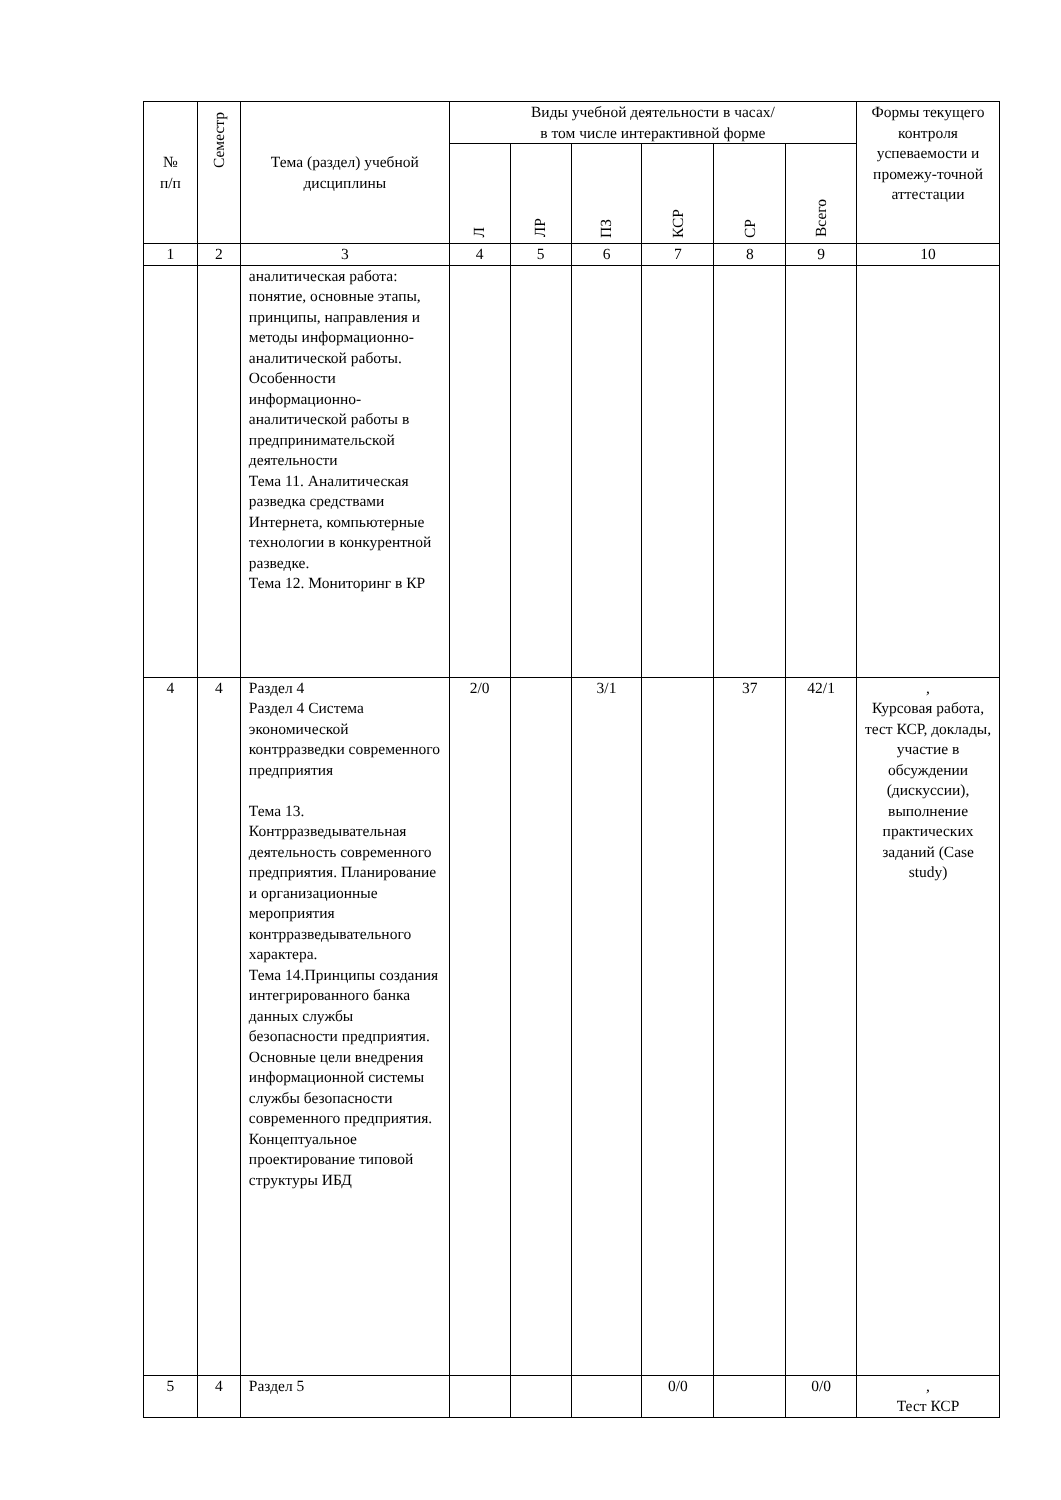| № п/п | Семестр | Тема (раздел) учебной дисциплины | Виды учебной деятельности в часах/ в том числе интерактивной форме | | | | | | Формы текущего контроля успеваемости и промежу-точной аттестации |
| --- | --- | --- | --- | --- | --- | --- | --- | --- | --- |
| | | | Л | ЛР | ПЗ | КСР | СР | Всего | |
| 1 | 2 | 3 | 4 | 5 | 6 | 7 | 8 | 9 | 10 |
| | | аналитическая работа: понятие, основные этапы, принципы, направления и методы информационно-аналитической работы. Особенности информационно-аналитической работы в предпринимательской деятельности Тема 11. Аналитическая разведка средствами Интернета, компьютерные технологии в конкурентной разведке. Тема 12. Мониторинг в КР | | | | | | | |
| 4 | 4 | Раздел 4 Раздел 4 Система экономической контрразведки современного предприятия Тема 13. Контрразведывательная деятельность современного предприятия. Планирование и организационные мероприятия контрразведывательного характера. Тема 14.Принципы создания интегрированного банка данных службы безопасности предприятия. Основные цели внедрения информационной системы службы безопасности современного предприятия. Концептуальное проектирование типовой структуры ИБД | 2/0 | | 3/1 | | 37 | 42/1 | , Курсовая работа, тест КСР, доклады, участие в обсуждении (дискуссии), выполнение практических заданий (Case study) |
| 5 | 4 | Раздел 5 | | | | 0/0 | | 0/0 | , Тест КСР |